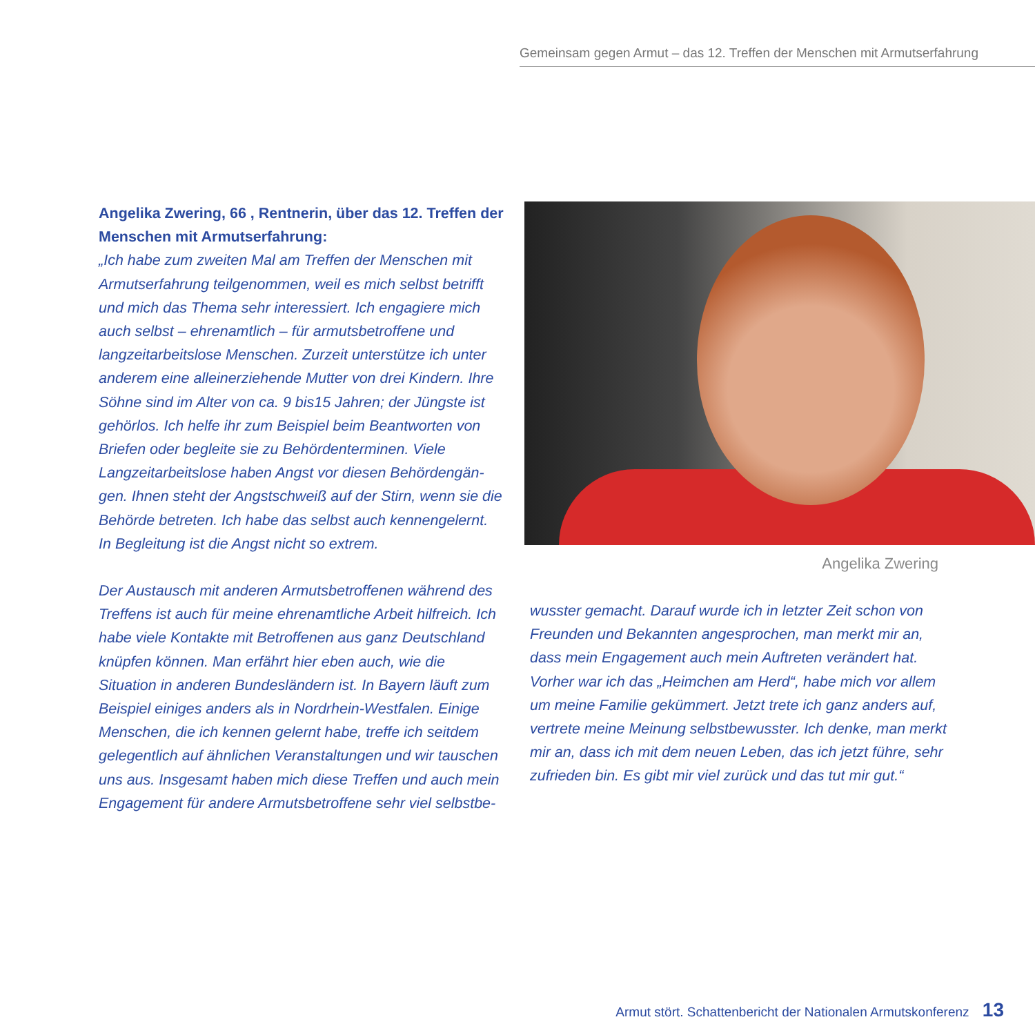Gemeinsam gegen Armut – das 12. Treffen der Menschen mit Armutserfahrung
Angelika Zwering, 66 , Rentnerin, über das 12. Treffen der Menschen mit Armutserfahrung:
„Ich habe zum zweiten Mal am Treffen der Menschen mit Armutserfahrung teilgenommen, weil es mich selbst betrifft und mich das Thema sehr interessiert. Ich engagiere mich auch selbst – ehrenamtlich – für armutsbetroffene und langzeitarbeitslose Menschen. Zurzeit unterstütze ich unter anderem eine alleinerziehende Mutter von drei Kindern. Ihre Söhne sind im Alter von ca. 9 bis15 Jahren; der Jüngste ist gehörlos. Ich helfe ihr zum Beispiel beim Beantworten von Briefen oder begleite sie zu Behördenterminen. Viele Langzeitarbeitslose haben Angst vor diesen Behördengän­gen. Ihnen steht der Angstschweiß auf der Stirn, wenn sie die Behörde betreten. Ich habe das selbst auch kennengelernt. In Begleitung ist die Angst nicht so extrem.
Der Austausch mit anderen Armutsbetroffenen während des Treffens ist auch für meine ehrenamtliche Arbeit hilfreich. Ich habe viele Kontakte mit Betroffenen aus ganz Deutsch­land knüpfen können. Man erfährt hier eben auch, wie die Situation in anderen Bundesländern ist. In Bayern läuft zum Beispiel einiges anders als in Nordrhein-Westfalen. Einige Menschen, die ich kennen gelernt habe, treffe ich seitdem gelegentlich auf ähnlichen Veranstaltungen und wir tauschen uns aus. Insgesamt haben mich diese Treffen und auch mein Engagement für andere Armutsbetroffene sehr viel selbstbe-
Angelika Zwering
wusster gemacht. Darauf wurde ich in letzter Zeit schon von Freunden und Bekannten angesprochen, man merkt mir an, dass mein Engagement auch mein Auftreten verändert hat. Vorher war ich das „Heimchen am Herd“, habe mich vor allem um meine Familie gekümmert. Jetzt trete ich ganz anders auf, vertrete meine Meinung selbstbewusster. Ich denke, man merkt mir an, dass ich mit dem neuen Leben, das ich jetzt führe, sehr zufrieden bin. Es gibt mir viel zurück und das tut mir gut.“
Armut stört. Schattenbericht der Nationalen Armutskonferenz 13